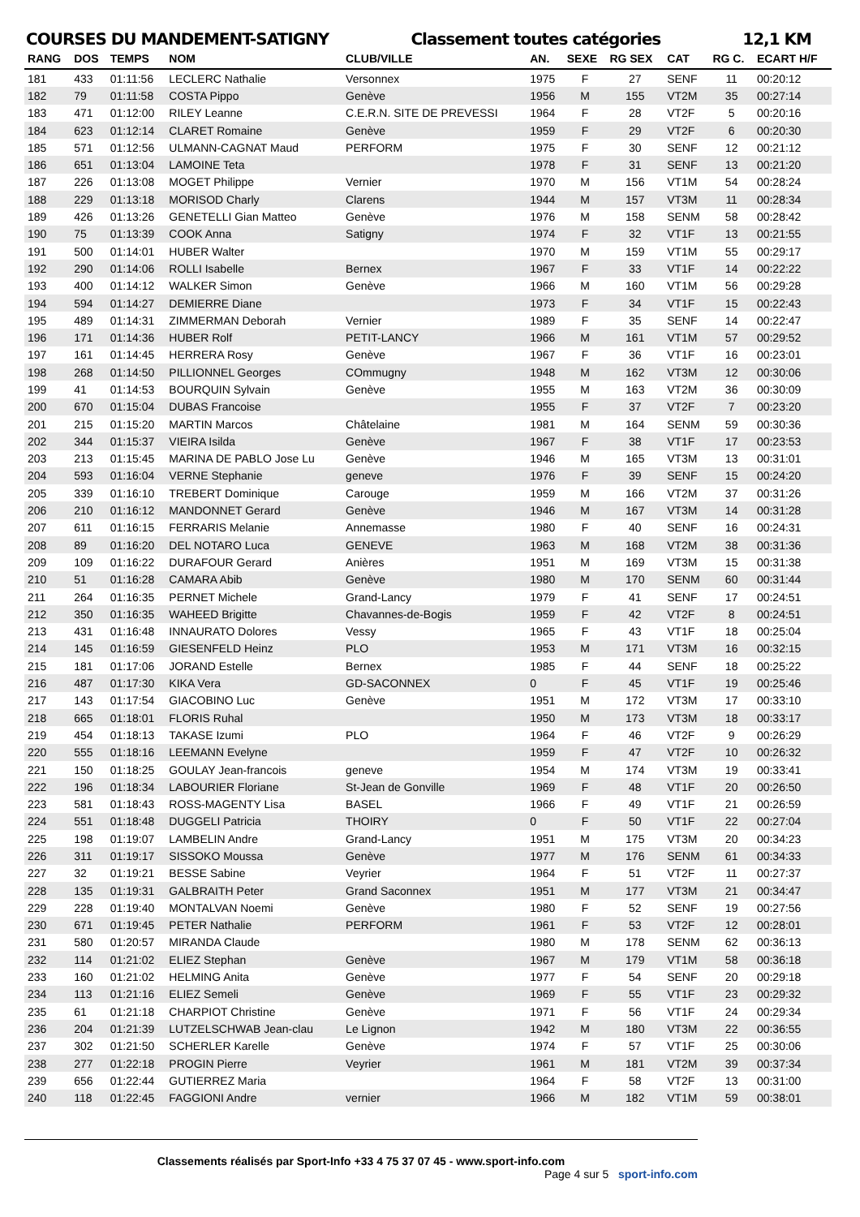COURSES DU MANDEMENT-SATIGNY Classement toutes catégories 12,1 KM
| RANG | DOS | TEMPS | NOM | CLUB/VILLE | AN. | SEXE | RG SEX | CAT | RG C. | ECART H/F |
| --- | --- | --- | --- | --- | --- | --- | --- | --- | --- | --- |
| 181 | 433 | 01:11:56 | LECLERC Nathalie | Versonnex | 1975 | F | 27 | SENF | 11 | 00:20:12 |
| 182 | 79 | 01:11:58 | COSTA Pippo | Genève | 1956 | M | 155 | VT2M | 35 | 00:27:14 |
| 183 | 471 | 01:12:00 | RILEY Leanne | C.E.R.N. SITE DE PREVESSI | 1964 | F | 28 | VT2F | 5 | 00:20:16 |
| 184 | 623 | 01:12:14 | CLARET Romaine | Genève | 1959 | F | 29 | VT2F | 6 | 00:20:30 |
| 185 | 571 | 01:12:56 | ULMANN-CAGNAT Maud | PERFORM | 1975 | F | 30 | SENF | 12 | 00:21:12 |
| 186 | 651 | 01:13:04 | LAMOINE Teta | | 1978 | F | 31 | SENF | 13 | 00:21:20 |
| 187 | 226 | 01:13:08 | MOGET Philippe | Vernier | 1970 | M | 156 | VT1M | 54 | 00:28:24 |
| 188 | 229 | 01:13:18 | MORISOD Charly | Clarens | 1944 | M | 157 | VT3M | 11 | 00:28:34 |
| 189 | 426 | 01:13:26 | GENETELLI Gian Matteo | Genève | 1976 | M | 158 | SENM | 58 | 00:28:42 |
| 190 | 75 | 01:13:39 | COOK Anna | Satigny | 1974 | F | 32 | VT1F | 13 | 00:21:55 |
| 191 | 500 | 01:14:01 | HUBER Walter | | 1970 | M | 159 | VT1M | 55 | 00:29:17 |
| 192 | 290 | 01:14:06 | ROLLI Isabelle | Bernex | 1967 | F | 33 | VT1F | 14 | 00:22:22 |
| 193 | 400 | 01:14:12 | WALKER Simon | Genève | 1966 | M | 160 | VT1M | 56 | 00:29:28 |
| 194 | 594 | 01:14:27 | DEMIERRE Diane | | 1973 | F | 34 | VT1F | 15 | 00:22:43 |
| 195 | 489 | 01:14:31 | ZIMMERMAN Deborah | Vernier | 1989 | F | 35 | SENF | 14 | 00:22:47 |
| 196 | 171 | 01:14:36 | HUBER Rolf | PETIT-LANCY | 1966 | M | 161 | VT1M | 57 | 00:29:52 |
| 197 | 161 | 01:14:45 | HERRERA Rosy | Genève | 1967 | F | 36 | VT1F | 16 | 00:23:01 |
| 198 | 268 | 01:14:50 | PILLIONNEL Georges | COmmugny | 1948 | M | 162 | VT3M | 12 | 00:30:06 |
| 199 | 41 | 01:14:53 | BOURQUIN Sylvain | Genève | 1955 | M | 163 | VT2M | 36 | 00:30:09 |
| 200 | 670 | 01:15:04 | DUBAS Francoise | | 1955 | F | 37 | VT2F | 7 | 00:23:20 |
| 201 | 215 | 01:15:20 | MARTIN Marcos | Châtelaine | 1981 | M | 164 | SENM | 59 | 00:30:36 |
| 202 | 344 | 01:15:37 | VIEIRA Isilda | Genève | 1967 | F | 38 | VT1F | 17 | 00:23:53 |
| 203 | 213 | 01:15:45 | MARINA DE PABLO Jose Lu | Genève | 1946 | M | 165 | VT3M | 13 | 00:31:01 |
| 204 | 593 | 01:16:04 | VERNE Stephanie | geneve | 1976 | F | 39 | SENF | 15 | 00:24:20 |
| 205 | 339 | 01:16:10 | TREBERT Dominique | Carouge | 1959 | M | 166 | VT2M | 37 | 00:31:26 |
| 206 | 210 | 01:16:12 | MANDONNET Gerard | Genève | 1946 | M | 167 | VT3M | 14 | 00:31:28 |
| 207 | 611 | 01:16:15 | FERRARIS Melanie | Annemasse | 1980 | F | 40 | SENF | 16 | 00:24:31 |
| 208 | 89 | 01:16:20 | DEL NOTARO Luca | GENEVE | 1963 | M | 168 | VT2M | 38 | 00:31:36 |
| 209 | 109 | 01:16:22 | DURAFOUR Gerard | Anières | 1951 | M | 169 | VT3M | 15 | 00:31:38 |
| 210 | 51 | 01:16:28 | CAMARA Abib | Genève | 1980 | M | 170 | SENM | 60 | 00:31:44 |
| 211 | 264 | 01:16:35 | PERNET Michele | Grand-Lancy | 1979 | F | 41 | SENF | 17 | 00:24:51 |
| 212 | 350 | 01:16:35 | WAHEED Brigitte | Chavannes-de-Bogis | 1959 | F | 42 | VT2F | 8 | 00:24:51 |
| 213 | 431 | 01:16:48 | INNAURATO Dolores | Vessy | 1965 | F | 43 | VT1F | 18 | 00:25:04 |
| 214 | 145 | 01:16:59 | GIESENFELD Heinz | PLO | 1953 | M | 171 | VT3M | 16 | 00:32:15 |
| 215 | 181 | 01:17:06 | JORAND Estelle | Bernex | 1985 | F | 44 | SENF | 18 | 00:25:22 |
| 216 | 487 | 01:17:30 | KIKA Vera | GD-SACONNEX | 0 | F | 45 | VT1F | 19 | 00:25:46 |
| 217 | 143 | 01:17:54 | GIACOBINO Luc | Genève | 1951 | M | 172 | VT3M | 17 | 00:33:10 |
| 218 | 665 | 01:18:01 | FLORIS Ruhal | | 1950 | M | 173 | VT3M | 18 | 00:33:17 |
| 219 | 454 | 01:18:13 | TAKASE Izumi | PLO | 1964 | F | 46 | VT2F | 9 | 00:26:29 |
| 220 | 555 | 01:18:16 | LEEMANN Evelyne | | 1959 | F | 47 | VT2F | 10 | 00:26:32 |
| 221 | 150 | 01:18:25 | GOULAY Jean-francois | geneve | 1954 | M | 174 | VT3M | 19 | 00:33:41 |
| 222 | 196 | 01:18:34 | LABOURIER Floriane | St-Jean de Gonville | 1969 | F | 48 | VT1F | 20 | 00:26:50 |
| 223 | 581 | 01:18:43 | ROSS-MAGENTY Lisa | BASEL | 1966 | F | 49 | VT1F | 21 | 00:26:59 |
| 224 | 551 | 01:18:48 | DUGGELI Patricia | THOIRY | 0 | F | 50 | VT1F | 22 | 00:27:04 |
| 225 | 198 | 01:19:07 | LAMBELIN Andre | Grand-Lancy | 1951 | M | 175 | VT3M | 20 | 00:34:23 |
| 226 | 311 | 01:19:17 | SISSOKO Moussa | Genève | 1977 | M | 176 | SENM | 61 | 00:34:33 |
| 227 | 32 | 01:19:21 | BESSE Sabine | Veyrier | 1964 | F | 51 | VT2F | 11 | 00:27:37 |
| 228 | 135 | 01:19:31 | GALBRAITH Peter | Grand Saconnex | 1951 | M | 177 | VT3M | 21 | 00:34:47 |
| 229 | 228 | 01:19:40 | MONTALVAN Noemi | Genève | 1980 | F | 52 | SENF | 19 | 00:27:56 |
| 230 | 671 | 01:19:45 | PETER Nathalie | PERFORM | 1961 | F | 53 | VT2F | 12 | 00:28:01 |
| 231 | 580 | 01:20:57 | MIRANDA Claude | | 1980 | M | 178 | SENM | 62 | 00:36:13 |
| 232 | 114 | 01:21:02 | ELIEZ Stephan | Genève | 1967 | M | 179 | VT1M | 58 | 00:36:18 |
| 233 | 160 | 01:21:02 | HELMING Anita | Genève | 1977 | F | 54 | SENF | 20 | 00:29:18 |
| 234 | 113 | 01:21:16 | ELIEZ Semeli | Genève | 1969 | F | 55 | VT1F | 23 | 00:29:32 |
| 235 | 61 | 01:21:18 | CHARPIOT Christine | Genève | 1971 | F | 56 | VT1F | 24 | 00:29:34 |
| 236 | 204 | 01:21:39 | LUTZELSCHWAB Jean-clau | Le Lignon | 1942 | M | 180 | VT3M | 22 | 00:36:55 |
| 237 | 302 | 01:21:50 | SCHERLER Karelle | Genève | 1974 | F | 57 | VT1F | 25 | 00:30:06 |
| 238 | 277 | 01:22:18 | PROGIN Pierre | Veyrier | 1961 | M | 181 | VT2M | 39 | 00:37:34 |
| 239 | 656 | 01:22:44 | GUTIERREZ Maria | | 1964 | F | 58 | VT2F | 13 | 00:31:00 |
| 240 | 118 | 01:22:45 | FAGGIONI Andre | vernier | 1966 | M | 182 | VT1M | 59 | 00:38:01 |
Classements réalisés par Sport-Info +33 4 75 37 07 45 - www.sport-info.com
Page 4 sur 5 sport-info.com